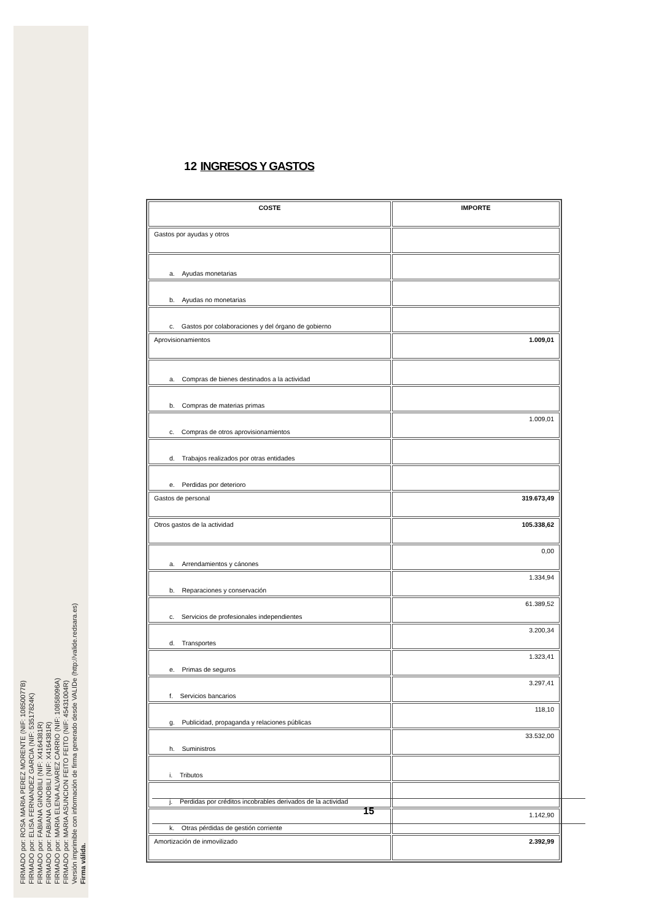FIRMADO por: ROSA MARIA PEREZ MORENTE (NIF: 10850077B)
FIRMADO por: ELISA FERNANDEZ GARCIA (NIF: 53517824K)
FIRMADO por: FABIANA GINOBILI (NIF: X4164381R)
FIRMADO por: FABIANA GINOBILI (NIF: X4164381R)
FIRMADO por: MARIA ELENA ALVAREZ CARRIO (NIF: 10858096A)
FIRMADO por: MARIA ASUNCION FEITO FEITO (NIF: 45431004R)
Versión imprimible con información de firma generado desde VALIDe (http://valide.redsara.es)
Firma válida.
12 INGRESOS Y GASTOS
| COSTE | IMPORTE |
| --- | --- |
| Gastos por ayudas y otros | |
| a. Ayudas monetarias | |
| b. Ayudas no monetarias | |
| c. Gastos por colaboraciones y del órgano de gobierno | |
| Aprovisionamientos | 1.009,01 |
| a. Compras de bienes destinados a la actividad | |
| b. Compras de materias primas | |
| c. Compras de otros aprovisionamientos | 1.009,01 |
| d. Trabajos realizados por otras entidades | |
| e. Perdidas por deterioro | |
| Gastos de personal | 319.673,49 |
| Otros gastos de la actividad | 105.338,62 |
| a. Arrendamientos y cánones | 0,00 |
| b. Reparaciones y conservación | 1.334,94 |
| c. Servicios de profesionales independientes | 61.389,52 |
| d. Transportes | 3.200,34 |
| e. Primas de seguros | 1.323,41 |
| f. Servicios bancarios | 3.297,41 |
| g. Publicidad, propaganda y relaciones públicas | 118,10 |
| h. Suministros | 33.532,00 |
| i. Tributos | |
| j. Perdidas por créditos incobrables derivados de la actividad | |
| k. Otras pérdidas de gestión corriente | 1.142,90 |
| Amortización de inmovilizado | 2.392,99 |
15